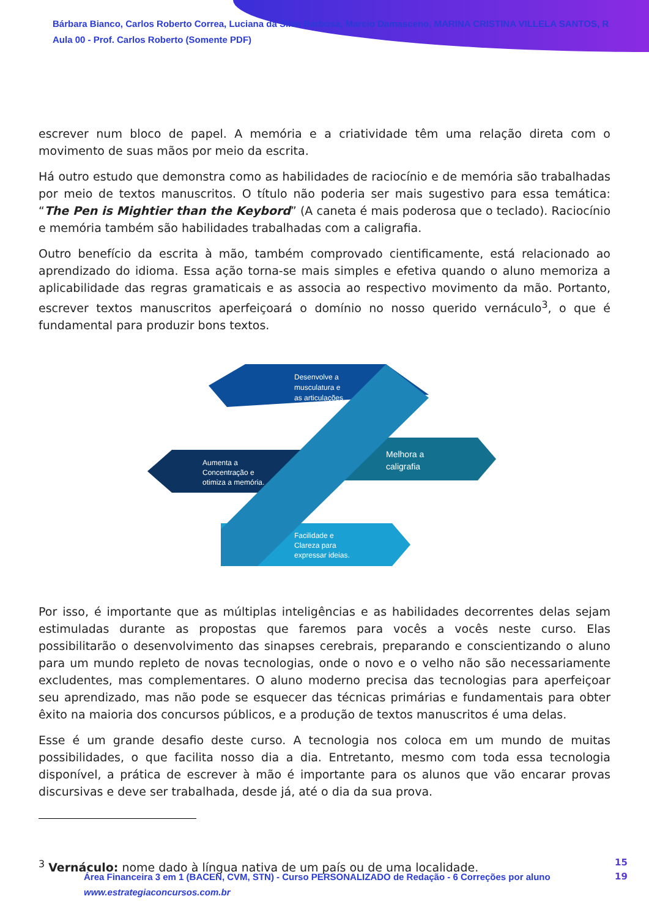Bárbara Bianco, Carlos Roberto Correa, Luciana da Silva Barbosa, Marcio Damasceno, MARINA CRISTINA VILLELA SANTOS, R
Aula 00 - Prof. Carlos Roberto (Somente PDF)
escrever num bloco de papel. A memória e a criatividade têm uma relação direta com o movimento de suas mãos por meio da escrita.
Há outro estudo que demonstra como as habilidades de raciocínio e de memória são trabalhadas por meio de textos manuscritos. O título não poderia ser mais sugestivo para essa temática: “The Pen is Mightier than the Keybord” (A caneta é mais poderosa que o teclado). Raciocínio e memória também são habilidades trabalhadas com a caligrafia.
Outro benefício da escrita à mão, também comprovado cientificamente, está relacionado ao aprendizado do idioma. Essa ação torna-se mais simples e efetiva quando o aluno memoriza a aplicabilidade das regras gramaticais e as associa ao respectivo movimento da mão. Portanto, escrever textos manuscritos aperfeiçoará o domínio no nosso querido vernáculo<sup>3</sup>, o que é fundamental para produzir bons textos.
Desenvolve a
musculatura e
as articulações
Aumenta a
Concentração e
otimiza a memória.
Melhora a
caligrafia
Facilidade e
Clareza para
expressar ideias.
Por isso, é importante que as múltiplas inteligências e as habilidades decorrentes delas sejam estimuladas durante as propostas que faremos para vocês a vocês neste curso. Elas possibilitarão o desenvolvimento das sinapses cerebrais, preparando e conscientizando o aluno para um mundo repleto de novas tecnologias, onde o novo e o velho não são necessariamente excludentes, mas complementares. O aluno moderno precisa das tecnologias para aperfeiçoar seu aprendizado, mas não pode se esquecer das técnicas primárias e fundamentais para obter êxito na maioria dos concursos públicos, e a produção de textos manuscritos é uma delas.
Esse é um grande desafio deste curso. A tecnologia nos coloca em um mundo de muitas possibilidades, o que facilita nosso dia a dia. Entretanto, mesmo com toda essa tecnologia disponível, a prática de escrever à mão é importante para os alunos que vão encarar provas discursivas e deve ser trabalhada, desde já, até o dia da sua prova.
<sup>3</sup> Vernáculo: nome dado à língua nativa de um país ou de uma localidade.
Área Financeira 3 em 1 (BACEN, CVM, STN) - Curso PERSONALIZADO de Redação - 6 Correções por aluno
www.estrategiaconcursos.com.br
15
19